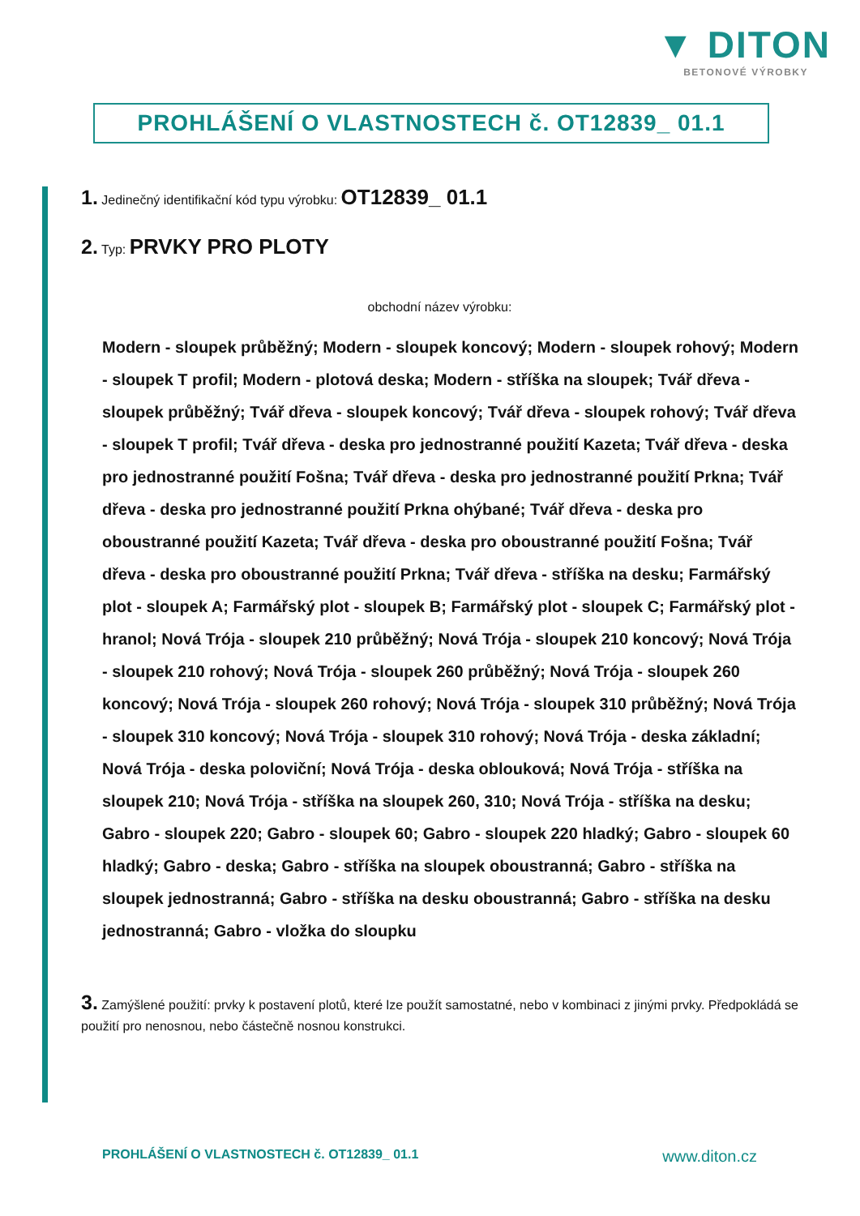▼ DITON
BETONOVÉ VÝROBKY
PROHLÁŠENÍ O VLASTNOSTECH č. OT12839_ 01.1
1. Jedinečný identifikační kód typu výrobku: OT12839_ 01.1
2. Typ: PRVKY PRO PLOTY
obchodní název výrobku:
Modern - sloupek průběžný; Modern - sloupek koncový; Modern - sloupek rohový; Modern - sloupek T profil; Modern - plotová deska; Modern - stříška na sloupek; Tvář dřeva - sloupek průběžný; Tvář dřeva - sloupek koncový; Tvář dřeva - sloupek rohový; Tvář dřeva - sloupek T profil; Tvář dřeva - deska pro jednostranné použití Kazeta; Tvář dřeva - deska pro jednostranné použití Fošna; Tvář dřeva - deska pro jednostranné použití Prkna; Tvář dřeva - deska pro jednostranné použití Prkna ohýbané; Tvář dřeva - deska pro oboustranné použití Kazeta; Tvář dřeva - deska pro oboustranné použití Fošna; Tvář dřeva - deska pro oboustranné použití Prkna; Tvář dřeva - stříška na desku; Farmářský plot - sloupek A; Farmářský plot - sloupek B; Farmářský plot - sloupek C; Farmářský plot - hranol; Nová Trója - sloupek 210 průběžný; Nová Trója - sloupek 210 koncový; Nová Trója - sloupek 210 rohový; Nová Trója - sloupek 260 průběžný; Nová Trója - sloupek 260 koncový; Nová Trója - sloupek 260 rohový; Nová Trója - sloupek 310 průběžný; Nová Trója - sloupek 310 koncový; Nová Trója - sloupek 310 rohový; Nová Trója - deska základní; Nová Trója - deska poloviční; Nová Trója - deska oblouková; Nová Trója - stříška na sloupek 210; Nová Trója - stříška na sloupek 260, 310; Nová Trója - stříška na desku; Gabro - sloupek 220; Gabro - sloupek 60; Gabro - sloupek 220 hladký; Gabro - sloupek 60 hladký; Gabro - deska; Gabro - stříška na sloupek oboustranná; Gabro - stříška na sloupek jednostranná; Gabro - stříška na desku oboustranná; Gabro - stříška na desku jednostranná; Gabro - vložka do sloupku
3. Zamýšlené použití: prvky k postavení plotů, které lze použít samostatné, nebo v kombinaci z jinými prvky. Předpokládá se použití pro nenosnou, nebo částečně nosnou konstrukci.
PROHLÁŠENÍ O VLASTNOSTECH č. OT12839_ 01.1 www.diton.cz